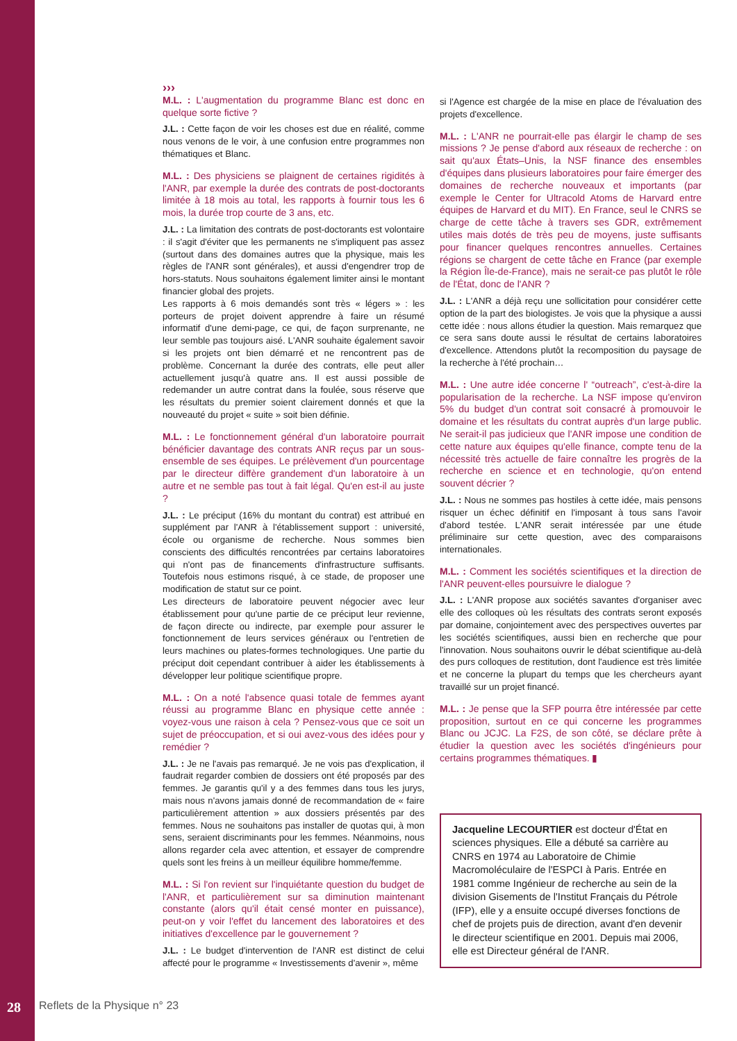›››
M.L. : L'augmentation du programme Blanc est donc en quelque sorte fictive ?
J.L. : Cette façon de voir les choses est due en réalité, comme nous venons de le voir, à une confusion entre programmes non thématiques et Blanc.
M.L. : Des physiciens se plaignent de certaines rigidités à l'ANR, par exemple la durée des contrats de post-doctorants limitée à 18 mois au total, les rapports à fournir tous les 6 mois, la durée trop courte de 3 ans, etc.
J.L. : La limitation des contrats de post-doctorants est volontaire : il s'agit d'éviter que les permanents ne s'impliquent pas assez (surtout dans des domaines autres que la physique, mais les règles de l'ANR sont générales), et aussi d'engendrer trop de hors-statuts. Nous souhaitons également limiter ainsi le montant financier global des projets.
Les rapports à 6 mois demandés sont très « légers » : les porteurs de projet doivent apprendre à faire un résumé informatif d'une demi-page, ce qui, de façon surprenante, ne leur semble pas toujours aisé. L'ANR souhaite également savoir si les projets ont bien démarré et ne rencontrent pas de problème. Concernant la durée des contrats, elle peut aller actuellement jusqu'à quatre ans. Il est aussi possible de redemander un autre contrat dans la foulée, sous réserve que les résultats du premier soient clairement donnés et que la nouveauté du projet « suite » soit bien définie.
M.L. : Le fonctionnement général d'un laboratoire pourrait bénéficier davantage des contrats ANR reçus par un sous-ensemble de ses équipes. Le prélèvement d'un pourcentage par le directeur diffère grandement d'un laboratoire à un autre et ne semble pas tout à fait légal. Qu'en est-il au juste ?
J.L. : Le préciput (16% du montant du contrat) est attribué en supplément par l'ANR à l'établissement support : université, école ou organisme de recherche. Nous sommes bien conscients des difficultés rencontrées par certains laboratoires qui n'ont pas de financements d'infrastructure suffisants. Toutefois nous estimons risqué, à ce stade, de proposer une modification de statut sur ce point.
Les directeurs de laboratoire peuvent négocier avec leur établissement pour qu'une partie de ce préciput leur revienne, de façon directe ou indirecte, par exemple pour assurer le fonctionnement de leurs services généraux ou l'entretien de leurs machines ou plates-formes technologiques. Une partie du préciput doit cependant contribuer à aider les établissements à développer leur politique scientifique propre.
M.L. : On a noté l'absence quasi totale de femmes ayant réussi au programme Blanc en physique cette année : voyez-vous une raison à cela ? Pensez-vous que ce soit un sujet de préoccupation, et si oui avez-vous des idées pour y remédier ?
J.L. : Je ne l'avais pas remarqué. Je ne vois pas d'explication, il faudrait regarder combien de dossiers ont été proposés par des femmes. Je garantis qu'il y a des femmes dans tous les jurys, mais nous n'avons jamais donné de recommandation de « faire particulièrement attention » aux dossiers présentés par des femmes. Nous ne souhaitons pas installer de quotas qui, à mon sens, seraient discriminants pour les femmes. Néanmoins, nous allons regarder cela avec attention, et essayer de comprendre quels sont les freins à un meilleur équilibre homme/femme.
M.L. : Si l'on revient sur l'inquiétante question du budget de l'ANR, et particulièrement sur sa diminution maintenant constante (alors qu'il était censé monter en puissance), peut-on y voir l'effet du lancement des laboratoires et des initiatives d'excellence par le gouvernement ?
J.L. : Le budget d'intervention de l'ANR est distinct de celui affecté pour le programme « Investissements d'avenir », même
si l'Agence est chargée de la mise en place de l'évaluation des projets d'excellence.
M.L. : L'ANR ne pourrait-elle pas élargir le champ de ses missions ? Je pense d'abord aux réseaux de recherche : on sait qu'aux États–Unis, la NSF finance des ensembles d'équipes dans plusieurs laboratoires pour faire émerger des domaines de recherche nouveaux et importants (par exemple le Center for Ultracold Atoms de Harvard entre équipes de Harvard et du MIT). En France, seul le CNRS se charge de cette tâche à travers ses GDR, extrêmement utiles mais dotés de très peu de moyens, juste suffisants pour financer quelques rencontres annuelles. Certaines régions se chargent de cette tâche en France (par exemple la Région Île-de-France), mais ne serait-ce pas plutôt le rôle de l'État, donc de l'ANR ?
J.L. : L'ANR a déjà reçu une sollicitation pour considérer cette option de la part des biologistes. Je vois que la physique a aussi cette idée : nous allons étudier la question. Mais remarquez que ce sera sans doute aussi le résultat de certains laboratoires d'excellence. Attendons plutôt la recomposition du paysage de la recherche à l'été prochain…
M.L. : Une autre idée concerne l' “outreach”, c'est-à-dire la popularisation de la recherche. La NSF impose qu'environ 5% du budget d'un contrat soit consacré à promouvoir le domaine et les résultats du contrat auprès d'un large public. Ne serait-il pas judicieux que l'ANR impose une condition de cette nature aux équipes qu'elle finance, compte tenu de la nécessité très actuelle de faire connaître les progrès de la recherche en science et en technologie, qu'on entend souvent décrier ?
J.L. : Nous ne sommes pas hostiles à cette idée, mais pensons risquer un échec définitif en l'imposant à tous sans l'avoir d'abord testée. L'ANR serait intéressée par une étude préliminaire sur cette question, avec des comparaisons internationales.
M.L. : Comment les sociétés scientifiques et la direction de l'ANR peuvent-elles poursuivre le dialogue ?
J.L. : L'ANR propose aux sociétés savantes d'organiser avec elle des colloques où les résultats des contrats seront exposés par domaine, conjointement avec des perspectives ouvertes par les sociétés scientifiques, aussi bien en recherche que pour l'innovation. Nous souhaitons ouvrir le débat scientifique au-delà des purs colloques de restitution, dont l'audience est très limitée et ne concerne la plupart du temps que les chercheurs ayant travaillé sur un projet financé.
M.L. : Je pense que la SFP pourra être intéressée par cette proposition, surtout en ce qui concerne les programmes Blanc ou JCJC. La F2S, de son côté, se déclare prête à étudier la question avec les sociétés d'ingénieurs pour certains programmes thématiques. ▮
Jacqueline LECOURTIER est docteur d'État en sciences physiques. Elle a débuté sa carrière au CNRS en 1974 au Laboratoire de Chimie Macromoléculaire de l'ESPCI à Paris. Entrée en 1981 comme Ingénieur de recherche au sein de la division Gisements de l'Institut Français du Pétrole (IFP), elle y a ensuite occupé diverses fonctions de chef de projets puis de direction, avant d'en devenir le directeur scientifique en 2001. Depuis mai 2006, elle est Directeur général de l'ANR.
28 Reflets de la Physique n° 23